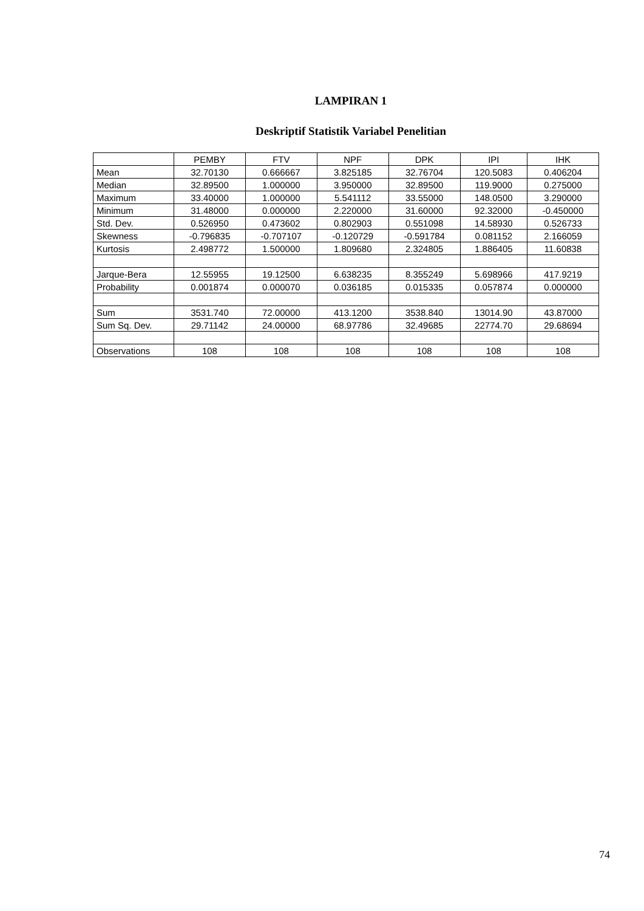LAMPIRAN 1
Deskriptif Statistik Variabel Penelitian
| | PEMBY | FTV | NPF | DPK | IPI | IHK |
| Mean | 32.70130 | 0.666667 | 3.825185 | 32.76704 | 120.5083 | 0.406204 |
| Median | 32.89500 | 1.000000 | 3.950000 | 32.89500 | 119.9000 | 0.275000 |
| Maximum | 33.40000 | 1.000000 | 5.541112 | 33.55000 | 148.0500 | 3.290000 |
| Minimum | 31.48000 | 0.000000 | 2.220000 | 31.60000 | 92.32000 | -0.450000 |
| Std. Dev. | 0.526950 | 0.473602 | 0.802903 | 0.551098 | 14.58930 | 0.526733 |
| Skewness | -0.796835 | -0.707107 | -0.120729 | -0.591784 | 0.081152 | 2.166059 |
| Kurtosis | 2.498772 | 1.500000 | 1.809680 | 2.324805 | 1.886405 | 11.60838 |
| Jarque-Bera | 12.55955 | 19.12500 | 6.638235 | 8.355249 | 5.698966 | 417.9219 |
| Probability | 0.001874 | 0.000070 | 0.036185 | 0.015335 | 0.057874 | 0.000000 |
| Sum | 3531.740 | 72.00000 | 413.1200 | 3538.840 | 13014.90 | 43.87000 |
| Sum Sq. Dev. | 29.71142 | 24.00000 | 68.97786 | 32.49685 | 22774.70 | 29.68694 |
| Observations | 108 | 108 | 108 | 108 | 108 | 108 |
74